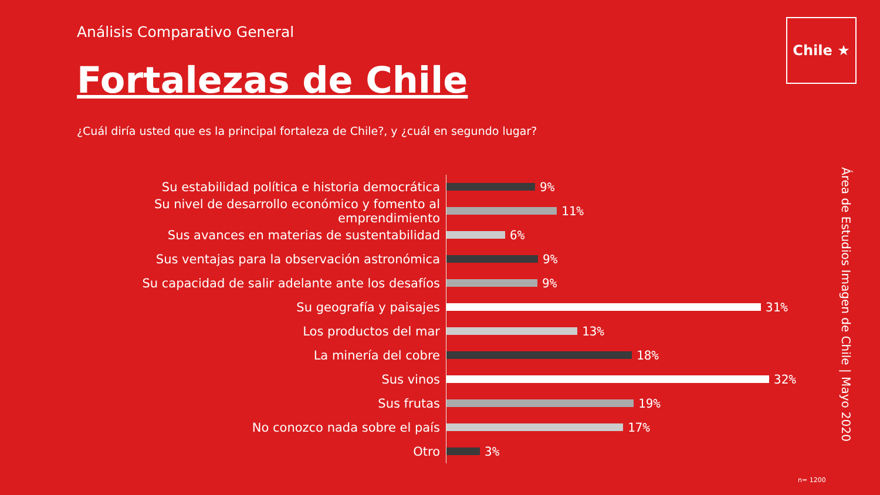Análisis Comparativo General
Fortalezas de Chile
¿Cuál diría usted que es la principal fortaleza de Chile?, y ¿cuál en segundo lugar?
Chile ★
Su estabilidad política e historia democrática
9%
Su nivel de desarrollo económico y fomento al emprendimiento
11%
Sus avances en materias de sustentabilidad
6%
Sus ventajas para la observación astronómica
9%
Su capacidad de salir adelante ante los desafíos
9%
Su geografía y paisajes
31%
Los productos del mar
13%
La minería del cobre
18%
Sus vinos
32%
Sus frutas
19%
No conozco nada sobre el país
17%
Otro
3%
Área de Estudios Imagen de Chile | Mayo 2020
n= 1200